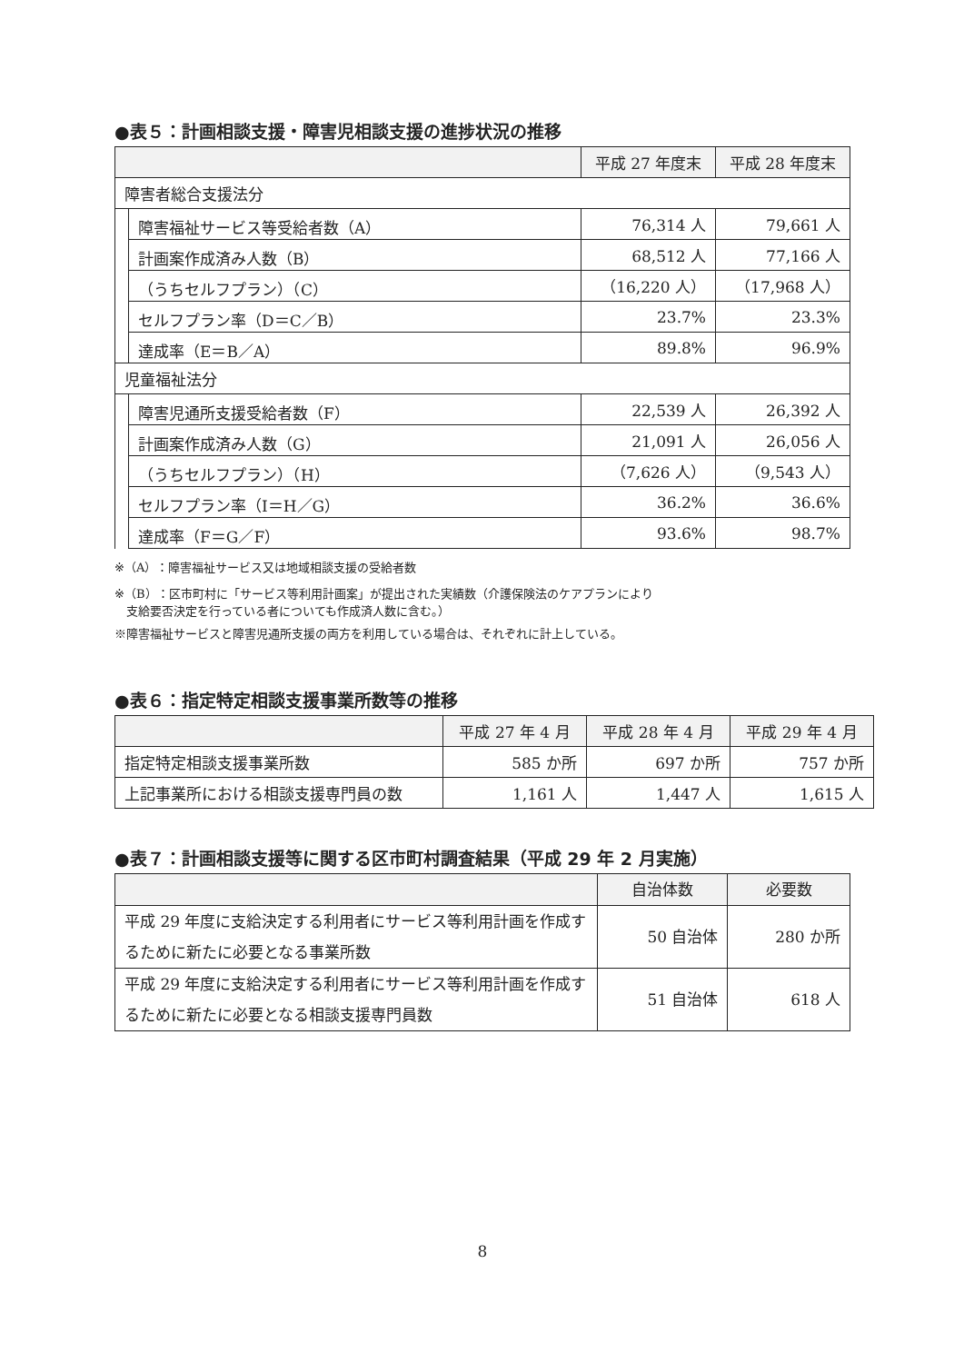●表５：計画相談支援・障害児相談支援の進捗状況の推移
| | | 平成 27 年度末 | 平成 28 年度末 |
| --- | --- | --- | --- |
| 障害者総合支援法分 | | | |
| | 障害福祉サービス等受給者数（A） | 76,314 人 | 79,661 人 |
| | 計画案作成済み人数（B） | 68,512 人 | 77,166 人 |
| | （うちセルフプラン）（C） | （16,220 人） | （17,968 人） |
| | セルフプラン率（D＝C／B） | 23.7% | 23.3% |
| | 達成率（E＝B／A） | 89.8% | 96.9% |
| 児童福祉法分 | | | |
| | 障害児通所支援受給者数（F） | 22,539 人 | 26,392 人 |
| | 計画案作成済み人数（G） | 21,091 人 | 26,056 人 |
| | （うちセルフプラン）（H） | （7,626 人） | （9,543 人） |
| | セルフプラン率（I＝H／G） | 36.2% | 36.6% |
| | 達成率（F＝G／F） | 93.6% | 98.7% |
※（A）：障害福祉サービス又は地域相談支援の受給者数
※（B）：区市町村に「サービス等利用計画案」が提出された実績数（介護保険法のケアプランにより
　支給要否決定を行っている者についても作成済人数に含む。）
※障害福祉サービスと障害児通所支援の両方を利用している場合は、それぞれに計上している。
●表６：指定特定相談支援事業所数等の推移
| | 平成 27 年 4 月 | 平成 28 年 4 月 | 平成 29 年 4 月 |
| --- | --- | --- | --- |
| 指定特定相談支援事業所数 | 585 か所 | 697 か所 | 757 か所 |
| 上記事業所における相談支援専門員の数 | 1,161 人 | 1,447 人 | 1,615 人 |
●表７：計画相談支援等に関する区市町村調査結果（平成 29 年 2 月実施）
| | 自治体数 | 必要数 |
| --- | --- | --- |
| 平成 29 年度に支給決定する利用者にサービス等利用計画を作成するために新たに必要となる事業所数 | 50 自治体 | 280 か所 |
| 平成 29 年度に支給決定する利用者にサービス等利用計画を作成するために新たに必要となる相談支援専門員数 | 51 自治体 | 618 人 |
8